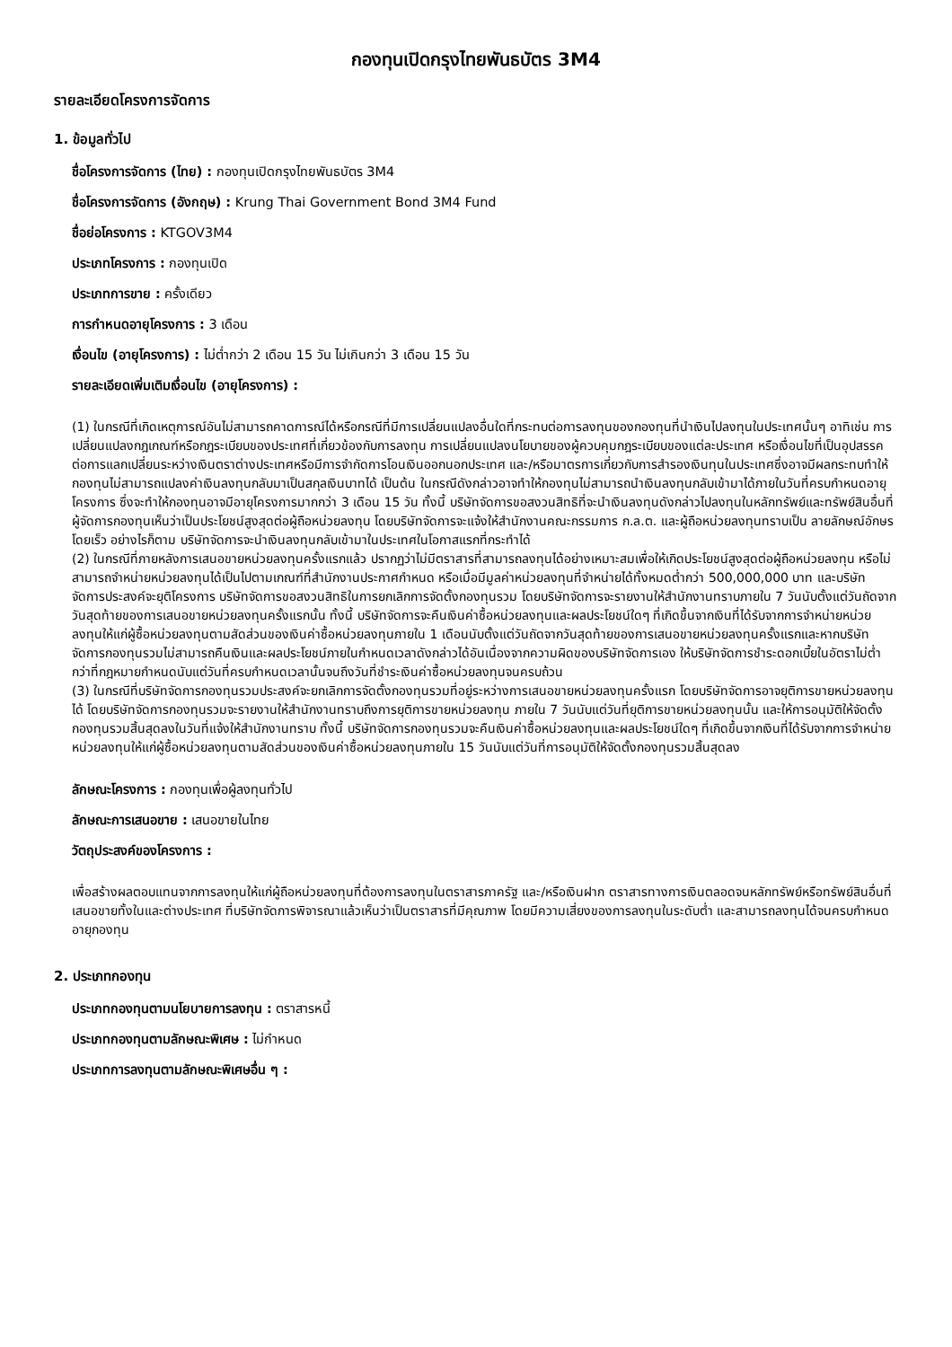กองทุนเปิดกรุงไทยพันธบัตร 3M4
รายละเอียดโครงการจัดการ
1. ข้อมูลทั่วไป
ชื่อโครงการจัดการ (ไทย) : กองทุนเปิดกรุงไทยพันธบัตร 3M4
ชื่อโครงการจัดการ (อังกฤษ) : Krung Thai Government Bond 3M4 Fund
ชื่อย่อโครงการ : KTGOV3M4
ประเภทโครงการ : กองทุนเปิด
ประเภทการขาย : ครั้งเดียว
การกำหนดอายุโครงการ : 3 เดือน
เงื่อนไข (อายุโครงการ) : ไม่ต่ำกว่า 2 เดือน 15 วัน ไม่เกินกว่า 3 เดือน 15 วัน
รายละเอียดเพิ่มเติมเงื่อนไข (อายุโครงการ) :
(1) ในกรณีที่เกิดเหตุการณ์อันไม่สามารถคาดการณ์ได้หรือกรณีที่มีการเปลี่ยนแปลงอื่นใดที่กระทบต่อการลงทุนของกองทุนที่นำเงินไปลงทุนในประเทศนั้นๆ อาทิเช่น การเปลี่ยนแปลงกฎเกณฑ์หรือกฎระเบียบของประเทศที่เกี่ยวข้องกับการลงทุน การเปลี่ยนแปลงนโยบายของผู้ควบคุมกฎระเบียบของแต่ละประเทศ หรือเงื่อนไขที่เป็นอุปสรรคต่อการแลกเปลี่ยนระหว่างเงินตราต่างประเทศหรือมีการจำกัดการโอนเงินออกนอกประเทศ และ/หรือมาตรการเกี่ยวกับการสำรองเงินทุนในประเทศซึ่งอาจมีผลกระทบทำให้กองทุนไม่สามารถแปลงค่าเงินลงทุนกลับมาเป็นสกุลเงินบาทได้ เป็นต้น ในกรณีดังกล่าวอาจทำให้กองทุนไม่สามารถนำเงินลงทุนกลับเข้ามาได้ภายในวันที่ครบกำหนดอายุโครงการ ซึ่งจะทำให้กองทุนอาจมีอายุโครงการมากกว่า 3 เดือน 15 วัน ทั้งนี้ บริษัทจัดการขอสงวนสิทธิที่จะนำเงินลงทุนดังกล่าวไปลงทุนในหลักทรัพย์และทรัพย์สินอื่นที่ผู้จัดการกองทุนเห็นว่าเป็นประโยชน์สูงสุดต่อผู้ถือหน่วยลงทุน โดยบริษัทจัดการจะแจ้งให้สำนักงานคณะกรรมการ ก.ล.ต. และผู้ถือหน่วยลงทุนทราบเป็น ลายลักษณ์อักษรโดยเร็ว อย่างไรก็ตาม บริษัทจัดการจะนำเงินลงทุนกลับเข้ามาในประเทศในโอกาสแรกที่กระทำได้
(2) ในกรณีที่ภายหลังการเสนอขายหน่วยลงทุนครั้งแรกแล้ว ปรากฏว่าไม่มีตราสารที่สามารถลงทุนได้อย่างเหมาะสมเพื่อให้เกิดประโยชน์สูงสุดต่อผู้ถือหน่วยลงทุน หรือไม่สามารถจำหน่ายหน่วยลงทุนได้เป็นไปตามเกณฑ์ที่สำนักงานประกาศกำหนด หรือเมื่อมีมูลค่าหน่วยลงทุนที่จำหน่ายได้ทั้งหมดต่ำกว่า 500,000,000 บาท และบริษัทจัดการประสงค์จะยุติโครงการ บริษัทจัดการขอสงวนสิทธิในการยกเลิกการจัดตั้งกองทุนรวม โดยบริษัทจัดการจะรายงานให้สำนักงานทราบภายใน 7 วันนับตั้งแต่วันถัดจากวันสุดท้ายของการเสนอขายหน่วยลงทุนครั้งแรกนั้น ทั้งนี้ บริษัทจัดการจะคืนเงินค่าซื้อหน่วยลงทุนและผลประโยชน์ใดๆ ที่เกิดขึ้นจากเงินที่ได้รับจากการจำหน่ายหน่วยลงทุนให้แก่ผู้ซื้อหน่วยลงทุนตามสัดส่วนของเงินค่าซื้อหน่วยลงทุนภายใน 1 เดือนนับตั้งแต่วันถัดจากวันสุดท้ายของการเสนอขายหน่วยลงทุนครั้งแรกและหากบริษัทจัดการกองทุนรวมไม่สามารถคืนเงินและผลประโยชน์ภายในกำหนดเวลาดังกล่าวได้อันเนื่องจากความผิดของบริษัทจัดการเอง ให้บริษัทจัดการชำระดอกเบี้ยในอัตราไม่ต่ำกว่าที่กฎหมายกำหนดนับแต่วันที่ครบกำหนดเวลานั้นจนถึงวันที่ชำระเงินค่าซื้อหน่วยลงทุนจนครบถ้วน
(3) ในกรณีที่บริษัทจัดการกองทุนรวมประสงค์จะยกเลิกการจัดตั้งกองทุนรวมที่อยู่ระหว่างการเสนอขายหน่วยลงทุนครั้งแรก โดยบริษัทจัดการอาจยุติการขายหน่วยลงทุนได้ โดยบริษัทจัดการกองทุนรวมจะรายงานให้สำนักงานทราบถึงการยุติการขายหน่วยลงทุน ภายใน 7 วันนับแต่วันที่ยุติการขายหน่วยลงทุนนั้น และให้การอนุมัติให้จัดตั้งกองทุนรวมสิ้นสุดลงในวันที่แจ้งให้สำนักงานทราบ ทั้งนี้ บริษัทจัดการกองทุนรวมจะคืนเงินค่าซื้อหน่วยลงทุนและผลประโยชน์ใดๆ ที่เกิดขึ้นจากเงินที่ได้รับจากการจำหน่ายหน่วยลงทุนให้แก่ผู้ซื้อหน่วยลงทุนตามสัดส่วนของเงินค่าซื้อหน่วยลงทุนภายใน 15 วันนับแต่วันที่การอนุมัติให้จัดตั้งกองทุนรวมสิ้นสุดลง
ลักษณะโครงการ : กองทุนเพื่อผู้ลงทุนทั่วไป
ลักษณะการเสนอขาย : เสนอขายในไทย
วัตถุประสงค์ของโครงการ :
เพื่อสร้างผลตอบแทนจากการลงทุนให้แก่ผู้ถือหน่วยลงทุนที่ต้องการลงทุนในตราสารภาครัฐ และ/หรือเงินฝาก ตราสารทางการเงินตลอดจนหลักทรัพย์หรือทรัพย์สินอื่นที่เสนอขายทั้งในและต่างประเทศ ที่บริษัทจัดการพิจารณาแล้วเห็นว่าเป็นตราสารที่มีคุณภาพ โดยมีความเสี่ยงของการลงทุนในระดับต่ำ และสามารถลงทุนได้จนครบกำหนดอายุกองทุน
2. ประเภทกองทุน
ประเภทกองทุนตามนโยบายการลงทุน : ตราสารหนี้
ประเภทกองทุนตามลักษณะพิเศษ : ไม่กำหนด
ประเภทการลงทุนตามลักษณะพิเศษอื่น ๆ :